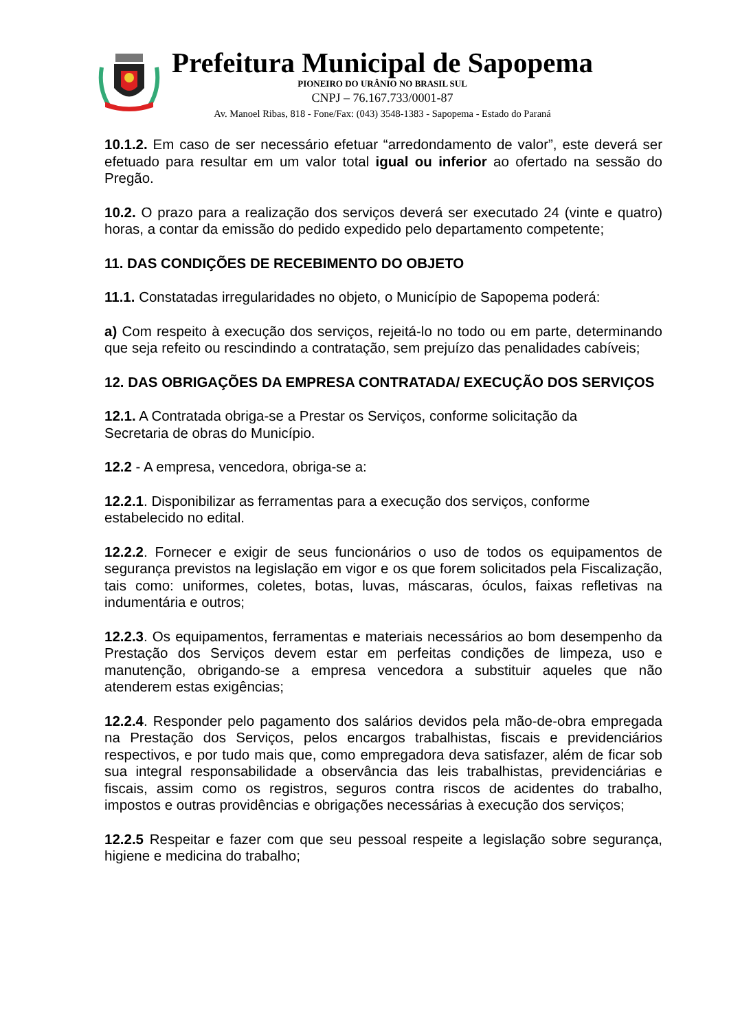Prefeitura Municipal de Sapopema
PIONEIRO DO URÂNIO NO BRASIL SUL
CNPJ – 76.167.733/0001-87
Av. Manoel Ribas, 818 - Fone/Fax: (043) 3548-1383 - Sapopema - Estado do Paraná
10.1.2. Em caso de ser necessário efetuar “arredondamento de valor”, este deverá ser efetuado para resultar em um valor total igual ou inferior ao ofertado na sessão do Pregão.
10.2. O prazo para a realização dos serviços deverá ser executado 24 (vinte e quatro) horas, a contar da emissão do pedido expedido pelo departamento competente;
11. DAS CONDIÇÕES DE RECEBIMENTO DO OBJETO
11.1. Constatadas irregularidades no objeto, o Município de Sapopema poderá:
a) Com respeito à execução dos serviços, rejeitá-lo no todo ou em parte, determinando que seja refeito ou rescindindo a contratação, sem prejuízo das penalidades cabíveis;
12. DAS OBRIGAÇÕES DA EMPRESA CONTRATADA/ EXECUÇÃO DOS SERVIÇOS
12.1. A Contratada obriga-se a Prestar os Serviços, conforme solicitação da
Secretaria de obras do Município.
12.2 - A empresa, vencedora, obriga-se a:
12.2.1. Disponibilizar as ferramentas para a execução dos serviços, conforme
estabelecido no edital.
12.2.2. Fornecer e exigir de seus funcionários o uso de todos os equipamentos de segurança previstos na legislação em vigor e os que forem solicitados pela Fiscalização, tais como: uniformes, coletes, botas, luvas, máscaras, óculos, faixas refletivas na indumentária e outros;
12.2.3. Os equipamentos, ferramentas e materiais necessários ao bom desempenho da Prestação dos Serviços devem estar em perfeitas condições de limpeza, uso e manutenção, obrigando-se a empresa vencedora a substituir aqueles que não atenderem estas exigências;
12.2.4. Responder pelo pagamento dos salários devidos pela mão-de-obra empregada na Prestação dos Serviços, pelos encargos trabalhistas, fiscais e previdenciários respectivos, e por tudo mais que, como empregadora deva satisfazer, além de ficar sob sua integral responsabilidade a observância das leis trabalhistas, previdenciárias e fiscais, assim como os registros, seguros contra riscos de acidentes do trabalho, impostos e outras providências e obrigações necessárias à execução dos serviços;
12.2.5 Respeitar e fazer com que seu pessoal respeite a legislação sobre segurança, higiene e medicina do trabalho;